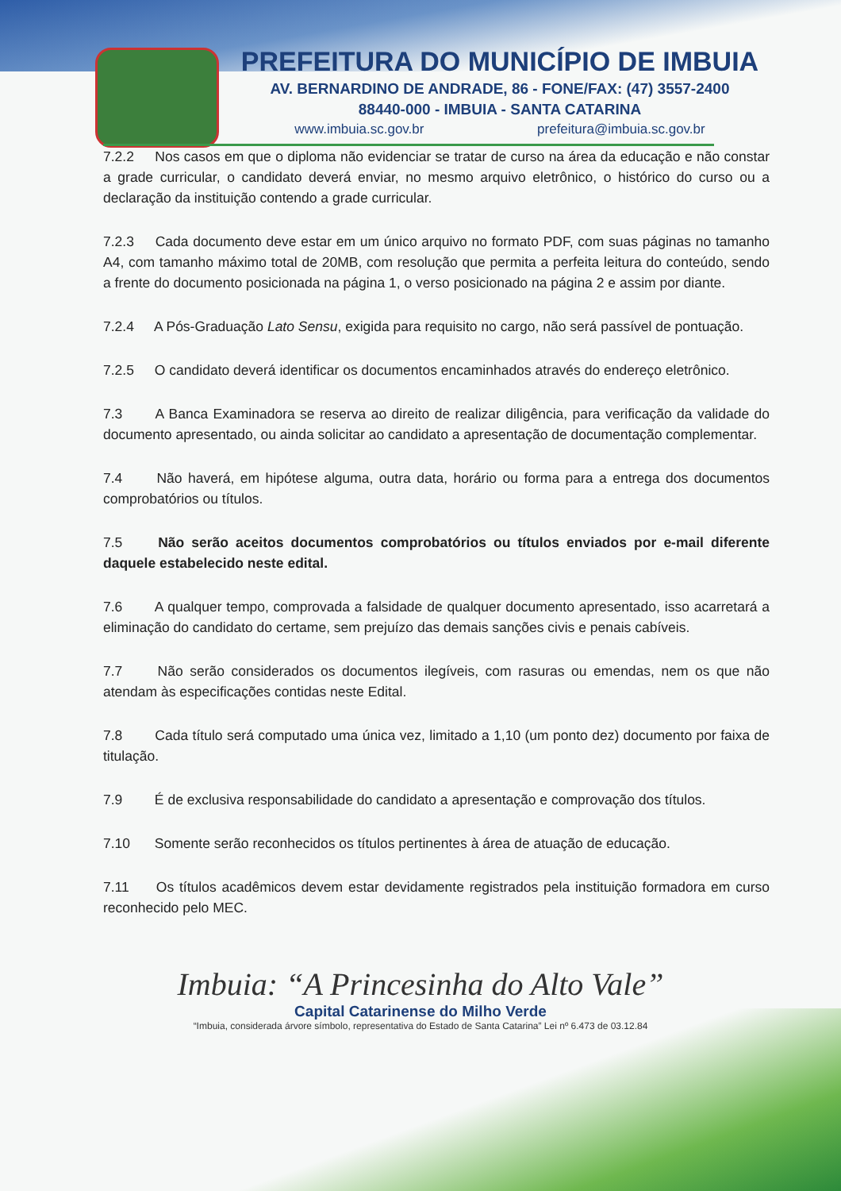PREFEITURA DO MUNICÍPIO DE IMBUIA
AV. BERNARDINO DE ANDRADE, 86 - FONE/FAX: (47) 3557-2400
88440-000 - IMBUIA - SANTA CATARINA
www.imbuia.sc.gov.br prefeitura@imbuia.sc.gov.br
7.2.2 Nos casos em que o diploma não evidenciar se tratar de curso na área da educação e não constar a grade curricular, o candidato deverá enviar, no mesmo arquivo eletrônico, o histórico do curso ou a declaração da instituição contendo a grade curricular.
7.2.3 Cada documento deve estar em um único arquivo no formato PDF, com suas páginas no tamanho A4, com tamanho máximo total de 20MB, com resolução que permita a perfeita leitura do conteúdo, sendo a frente do documento posicionada na página 1, o verso posicionado na página 2 e assim por diante.
7.2.4 A Pós-Graduação Lato Sensu, exigida para requisito no cargo, não será passível de pontuação.
7.2.5 O candidato deverá identificar os documentos encaminhados através do endereço eletrônico.
7.3 A Banca Examinadora se reserva ao direito de realizar diligência, para verificação da validade do documento apresentado, ou ainda solicitar ao candidato a apresentação de documentação complementar.
7.4 Não haverá, em hipótese alguma, outra data, horário ou forma para a entrega dos documentos comprobatórios ou títulos.
7.5 Não serão aceitos documentos comprobatórios ou títulos enviados por e-mail diferente daquele estabelecido neste edital.
7.6 A qualquer tempo, comprovada a falsidade de qualquer documento apresentado, isso acarretará a eliminação do candidato do certame, sem prejuízo das demais sanções civis e penais cabíveis.
7.7 Não serão considerados os documentos ilegíveis, com rasuras ou emendas, nem os que não atendam às especificações contidas neste Edital.
7.8 Cada título será computado uma única vez, limitado a 1,10 (um ponto dez) documento por faixa de titulação.
7.9 É de exclusiva responsabilidade do candidato a apresentação e comprovação dos títulos.
7.10 Somente serão reconhecidos os títulos pertinentes à área de atuação de educação.
7.11 Os títulos acadêmicos devem estar devidamente registrados pela instituição formadora em curso reconhecido pelo MEC.
Imbuia: “A Princesinha do Alto Vale”
Capital Catarinense do Milho Verde
“Imbuia, considerada árvore símbolo, representativa do Estado de Santa Catarina” Lei nº 6.473 de 03.12.84